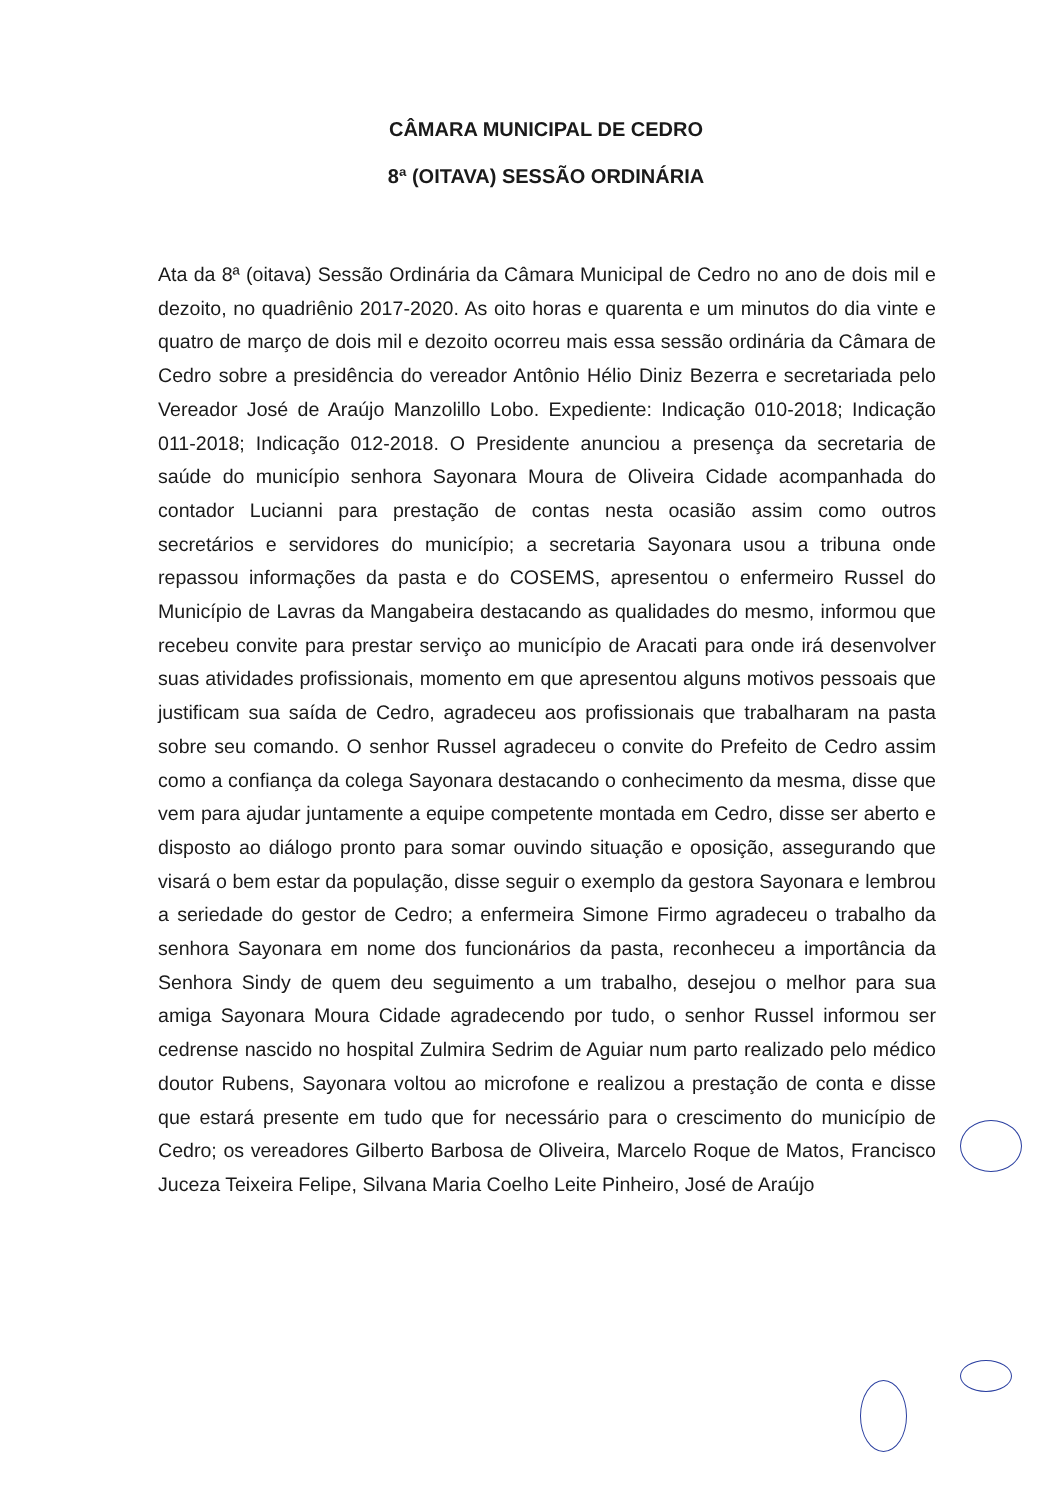CÂMARA MUNICIPAL DE CEDRO
8ª (OITAVA) SESSÃO ORDINÁRIA
Ata da 8ª (oitava) Sessão Ordinária da Câmara Municipal de Cedro no ano de dois mil e dezoito, no quadriênio 2017-2020. As oito horas e quarenta e um minutos do dia vinte e quatro de março de dois mil e dezoito ocorreu mais essa sessão ordinária da Câmara de Cedro sobre a presidência do vereador Antônio Hélio Diniz Bezerra e secretariada pelo Vereador José de Araújo Manzolillo Lobo. Expediente: Indicação 010-2018; Indicação 011-2018; Indicação 012-2018. O Presidente anunciou a presença da secretaria de saúde do município senhora Sayonara Moura de Oliveira Cidade acompanhada do contador Lucianni para prestação de contas nesta ocasião assim como outros secretários e servidores do município; a secretaria Sayonara usou a tribuna onde repassou informações da pasta e do COSEMS, apresentou o enfermeiro Russel do Município de Lavras da Mangabeira destacando as qualidades do mesmo, informou que recebeu convite para prestar serviço ao município de Aracati para onde irá desenvolver suas atividades profissionais, momento em que apresentou alguns motivos pessoais que justificam sua saída de Cedro, agradeceu aos profissionais que trabalharam na pasta sobre seu comando. O senhor Russel agradeceu o convite do Prefeito de Cedro assim como a confiança da colega Sayonara destacando o conhecimento da mesma, disse que vem para ajudar juntamente a equipe competente montada em Cedro, disse ser aberto e disposto ao diálogo pronto para somar ouvindo situação e oposição, assegurando que visará o bem estar da população, disse seguir o exemplo da gestora Sayonara e lembrou a seriedade do gestor de Cedro; a enfermeira Simone Firmo agradeceu o trabalho da senhora Sayonara em nome dos funcionários da pasta, reconheceu a importância da Senhora Sindy de quem deu seguimento a um trabalho, desejou o melhor para sua amiga Sayonara Moura Cidade agradecendo por tudo, o senhor Russel informou ser cedrense nascido no hospital Zulmira Sedrim de Aguiar num parto realizado pelo médico doutor Rubens, Sayonara voltou ao microfone e realizou a prestação de conta e disse que estará presente em tudo que for necessário para o crescimento do município de Cedro; os vereadores Gilberto Barbosa de Oliveira, Marcelo Roque de Matos, Francisco Juceza Teixeira Felipe, Silvana Maria Coelho Leite Pinheiro, José de Araújo